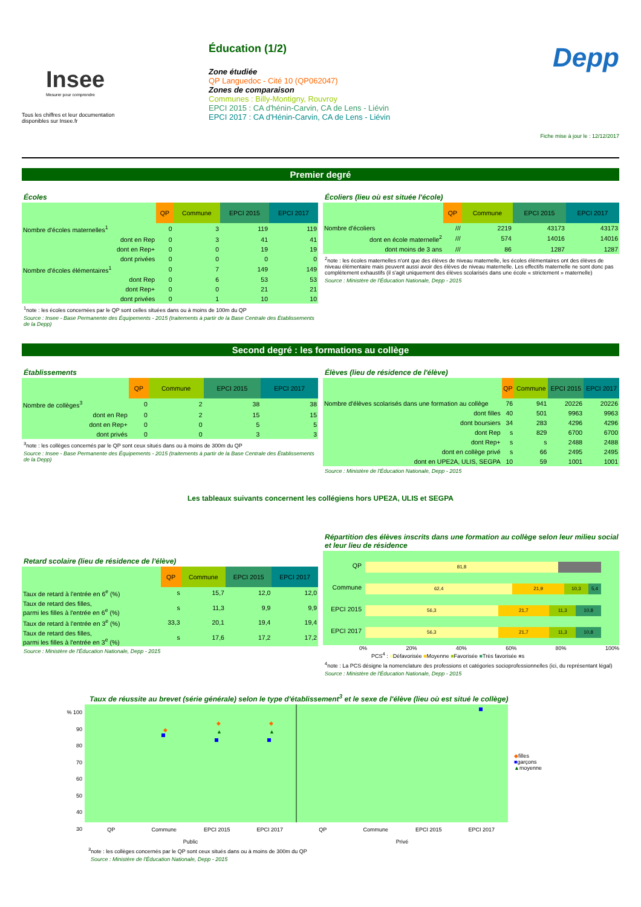Insee
Mesurer pour comprendre
Tous les chiffres et leur documentation
disponibles sur Insee.fr
Éducation (1/2)
Zone étudiée
QP Languedoc - Cité 10 (QP062047)
Zones de comparaison
Communes : Billy-Montigny, Rouvroy
EPCI 2015 : CA d'hénin-Carvin, CA de Lens - Liévin
EPCI 2017 : CA d'Hénin-Carvin, CA de Lens - Liévin
Depp
Fiche mise à jour le : 12/12/2017
Premier degré
Écoles
| | QP | Commune | EPCI 2015 | EPCI 2017 |
| --- | --- | --- | --- | --- |
| Nombre d'écoles maternelles<sup>1</sup> | 0 | 3 | 119 | 119 |
| dont en Rep | 0 | 3 | 41 | 41 |
| dont en Rep+ | 0 | 0 | 19 | 19 |
| dont privées | 0 | 0 | 0 | 0 |
| Nombre d'écoles élémentaires<sup>1</sup> | 0 | 7 | 149 | 149 |
| dont Rep | 0 | 6 | 53 | 53 |
| dont Rep+ | 0 | 0 | 21 | 21 |
| dont privées | 0 | 1 | 10 | 10 |
<sup>1</sup> note : les écoles concernées par le QP sont celles situées dans ou à moins de 100m du QP
Source : Insee - Base Permanente des Équipements - 2015 (traitements à partir de la Base Centrale des Établissements de la Depp)
Écoliers (lieu où est située l'école)
| | QP | Commune | EPCI 2015 | EPCI 2017 |
| --- | --- | --- | --- | --- |
| Nombre d'écoliers | /// | 2219 | 43173 | 43173 |
| dont en école maternelle<sup>2</sup> | /// | 574 | 14016 | 14016 |
| dont moins de 3 ans | /// | 86 | 1287 | 1287 |
<sup>2</sup> note : les écoles maternelles n'ont que des élèves de niveau maternelle, les écoles élémentaires ont des élèves de niveau élémentaire mais peuvent aussi avoir des élèves de niveau maternelle. Les effectifs maternelle ne sont donc pas complètement exhaustifs (il s'agit uniquement des élèves scolarisés dans une école « strictement » maternelle)
Source : Ministère de l'Éducation Nationale, Depp - 2015
Second degré : les formations au collège
Établissements
| | QP | Commune | EPCI 2015 | EPCI 2017 |
| --- | --- | --- | --- | --- |
| Nombre de collèges<sup>3</sup> | 0 | 2 | 38 | 38 |
| dont en Rep | 0 | 2 | 15 | 15 |
| dont en Rep+ | 0 | 0 | 5 | 5 |
| dont privés | 0 | 0 | 3 | 3 |
<sup>3</sup> note : les collèges concernés par le QP sont ceux situés dans ou à moins de 300m du QP
Source : Insee - Base Permanente des Équipements - 2015 (traitements à partir de la Base Centrale des Établissements de la Depp)
Élèves (lieu de résidence de l'élève)
| | QP | Commune | EPCI 2015 | EPCI 2017 |
| --- | --- | --- | --- | --- |
| Nombre d'élèves scolarisés dans une formation au collège | 76 | 941 | 20226 | 20226 |
| dont filles | 40 | 501 | 9963 | 9963 |
| dont boursiers | 34 | 283 | 4296 | 4296 |
| dont Rep | s | 829 | 6700 | 6700 |
| dont Rep+ | s | s | 2488 | 2488 |
| dont en collège privé | s | 66 | 2495 | 2495 |
| dont en UPE2A, ULIS, SEGPA | 10 | 59 | 1001 | 1001 |
Source : Ministère de l'Éducation Nationale, Depp - 2015
Les tableaux suivants concernent les collégiens hors UPE2A, ULIS et SEGPA
Retard scolaire (lieu de résidence de l'élève)
| | QP | Commune | EPCI 2015 | EPCI 2017 |
| --- | --- | --- | --- | --- |
| Taux de retard à l'entrée en 6<sup>e</sup> (%) | s | 15,7 | 12,0 | 12,0 |
| Taux de retard des filles, parmi les filles à l'entrée en 6<sup>e</sup> (%) | s | 11,3 | 9,9 | 9,9 |
| Taux de retard à l'entrée en 3<sup>e</sup> (%) | 33,3 | 20,1 | 19,4 | 19,4 |
| Taux de retard des filles, parmi les filles à l'entrée en 3<sup>e</sup> (%) | s | 17,6 | 17,2 | 17,2 |
Source : Ministère de l'Éducation Nationale, Depp - 2015
Répartition des élèves inscrits dans une formation au collège selon leur milieu social et leur lieu de résidence
QP
81,8
Commune
62,4 21,9 10,3 5,4
EPCI 2015
56,3 21,7 11,3 10,8
EPCI 2017
56,3 21,7 11,3 10,8
0% 20% 40% 60% 80% 100%
PCS<sup>4</sup> : ■Défavorisée ■Moyenne ■Favorisée ■Très favorisée ■s
<sup>4</sup> note : La PCS désigne la nomenclature des professions et catégories socioprofessionnelles (ici, du représentant légal)
Source : Ministère de l'Éducation Nationale, Depp - 2015
Taux de réussite au brevet (série générale) selon le type d'établissement<sup>3</sup> et le sexe de l'élève (lieu où est situé le collège)
% 100
90
80
70
60
50
40
30
◆
◆
▲
◆
▲
QP Commune EPCI 2015 EPCI 2017 QP Commune EPCI 2015 EPCI 2017
Public Privé
◆filles
■garçons
▲moyenne
<sup>3</sup> note : les collèges concernés par le QP sont ceux situés dans ou à moins de 300m du QP
Source : Ministère de l'Éducation Nationale, Depp - 2015